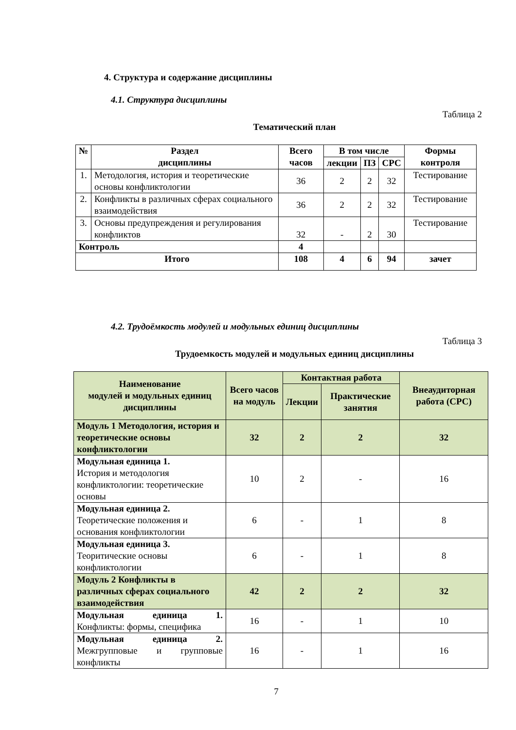4. Структура и содержание дисциплины
4.1. Структура дисциплины
Таблица 2
Тематический план
| № | Раздел дисциплины | Всего часов | В том числе | | | Формы контроля |
| --- | --- | --- | --- | --- | --- | --- |
| | | | лекции | ПЗ | СРС | |
| 1. | Методология, история и теоретические основы конфликтологии | 36 | 2 | 2 | 32 | Тестирование |
| 2. | Конфликты в различных сферах социального взаимодействия | 36 | 2 | 2 | 32 | Тестирование |
| 3. | Основы предупреждения и регулирования конфликтов | 32 | - | 2 | 30 | Тестирование |
| Контроль | | 4 | | | | |
| Итого | | 108 | 4 | 6 | 94 | зачет |
4.2. Трудоёмкость модулей и модульных единиц дисциплины
Таблица 3
Трудоемкость модулей и модульных единиц дисциплины
| Наименование модулей и модульных единиц дисциплины | Всего часов на модуль | Контактная работа | | Внеаудиторная работа (СРС) |
| --- | --- | --- | --- | --- |
| | | Лекции | Практические занятия | |
| Модуль 1 Методология, история и теоретические основы конфликтологии | 32 | 2 | 2 | 32 |
| Модульная единица 1. История и методология конфликтологии: теоретические основы | 10 | 2 | - | 16 |
| Модульная единица 2. Теоретические положения и основания конфликтологии | 6 | - | 1 | 8 |
| Модульная единица 3. Теоритические основы конфликтологии | 6 | - | 1 | 8 |
| Модуль 2 Конфликты в различных сферах социального взаимодействия | 42 | 2 | 2 | 32 |
| Модульная единица 1. Конфликты: формы, специфика | 16 | - | 1 | 10 |
| Модульная единица 2. Межгрупповые и групповые конфликты | 16 | - | 1 | 16 |
7